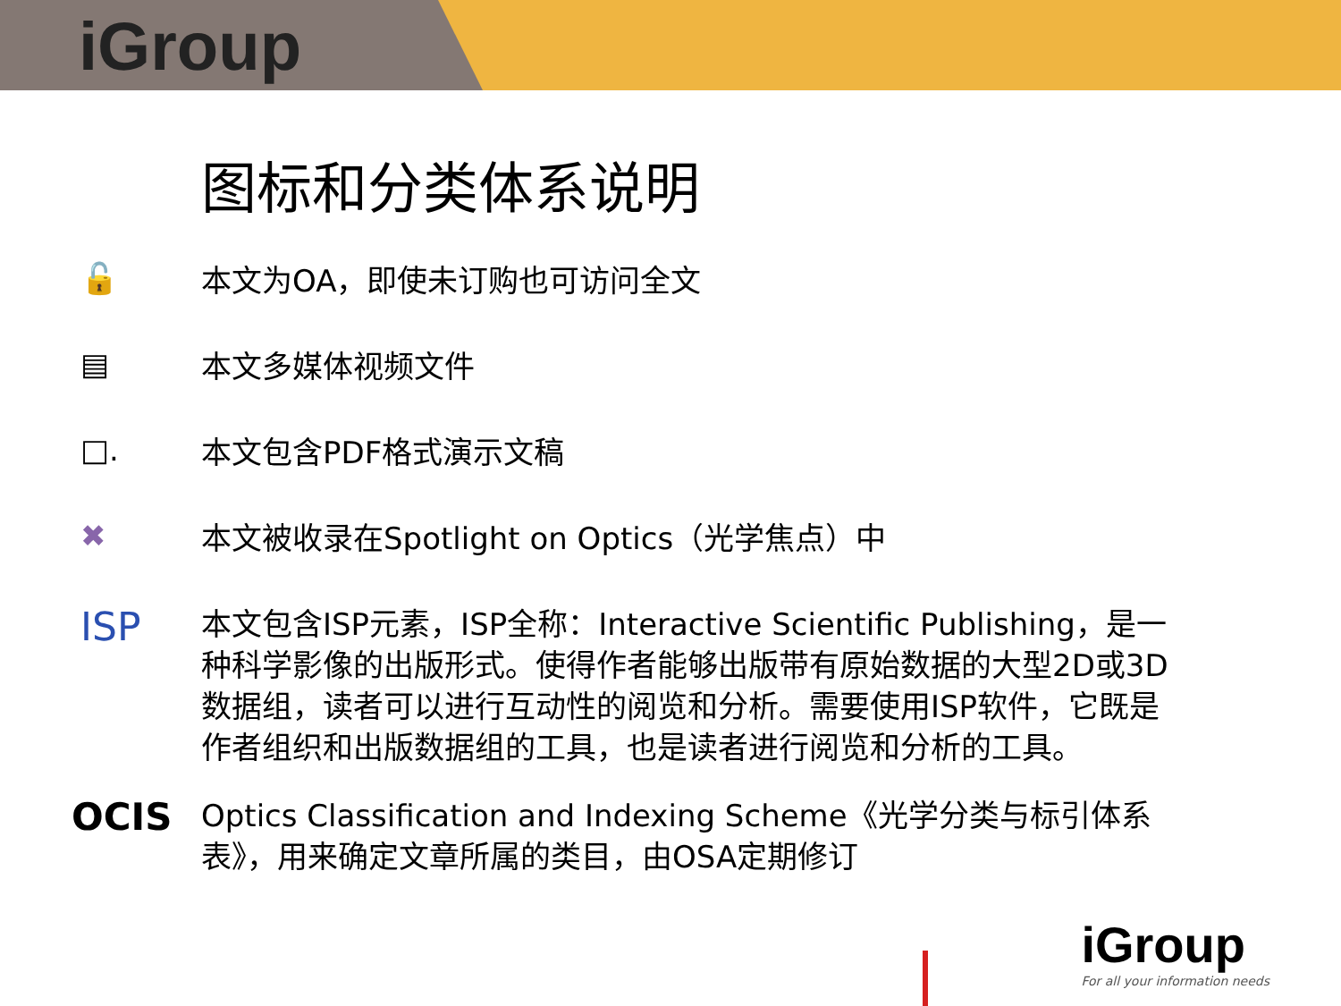iGroup
图标和分类体系说明
🔓
本文为OA，即使未订购也可访问全文
▤
本文多媒体视频文件
□.
本文包含PDF格式演示文稿
✖
本文被收录在Spotlight on Optics（光学焦点）中
ISP
本文包含ISP元素，ISP全称：Interactive Scientific Publishing，是一种科学影像的出版形式。使得作者能够出版带有原始数据的大型2D或3D数据组，读者可以进行互动性的阅览和分析。需要使用ISP软件，它既是作者组织和出版数据组的工具，也是读者进行阅览和分析的工具。
OCIS
Optics Classification and Indexing Scheme《光学分类与标引体系表》，用来确定文章所属的类目，由OSA定期修订
iGroup
For all your information needs